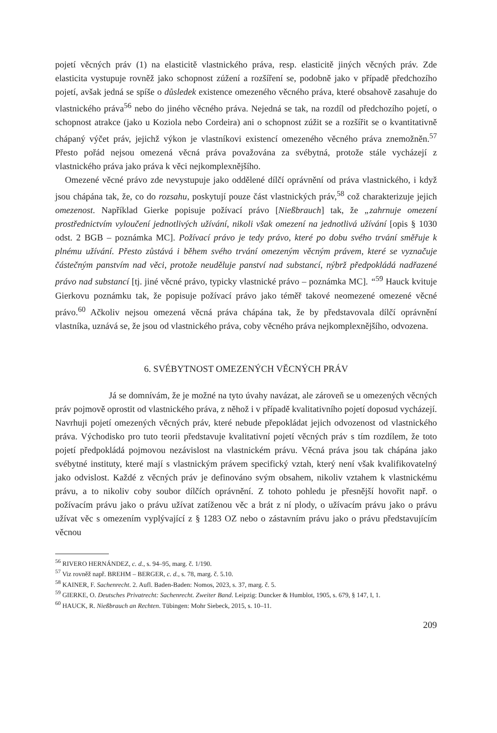pojetí věcných práv (1) na elasticitě vlastnického práva, resp. elasticitě jiných věcných práv. Zde elasticita vystupuje rovněž jako schopnost zúžení a rozšíření se, podobně jako v případě předchozího pojetí, avšak jedná se spíše o důsledek existence omezeného věcného práva, které obsahově zasahuje do vlastnického práva<sup>56</sup> nebo do jiného věcného práva. Nejedná se tak, na rozdíl od předchozího pojetí, o schopnost atrakce (jako u Koziola nebo Cordeira) ani o schopnost zúžit se a rozšířit se o kvantitativně chápaný výčet práv, jejichž výkon je vlastníkovi existencí omezeného věcného práva znemožněn.<sup>57</sup> Přesto pořád nejsou omezená věcná práva považována za svébytná, protože stále vycházejí z vlastnického práva jako práva k věci nejkomplexnějšího.
Omezené věcné právo zde nevystupuje jako oddělené dílčí oprávnění od práva vlastnického, i když jsou chápána tak, že, co do rozsahu, poskytují pouze část vlastnických práv,<sup>58</sup> což charakterizuje jejich omezenost. Například Gierke popisuje požívací právo [Nießbrauch] tak, že „zahrnuje omezení prostřednictvím vyloučení jednotlivých užívání, nikoli však omezení na jednotlivá užívání [opis § 1030 odst. 2 BGB – poznámka MC]. Požívací právo je tedy právo, které po dobu svého trvání směřuje k plnému užívání. Přesto zůstává i během svého trvání omezeným věcným právem, které se vyznačuje částečným panstvím nad věci, protože neuděluje panství nad substancí, nýbrž předpokládá nadřazené právo nad substancí [tj. jiné věcné právo, typicky vlastnické právo – poznámka MC]. “<sup>59</sup> Hauck kvituje Gierkovu poznámku tak, že popisuje požívací právo jako téměř takové neomezené omezené věcné právo.<sup>60</sup> Ačkoliv nejsou omezená věcná práva chápána tak, že by představovala dílčí oprávnění vlastníka, uznává se, že jsou od vlastnického práva, coby věcného práva nejkomplexnějšího, odvozena.
6. SVÉBYTNOST OMEZENÝCH VĚCNÝCH PRÁV
Já se domnívám, že je možné na tyto úvahy navázat, ale zároveň se u omezených věcných práv pojmově oprostit od vlastnického práva, z něhož i v případě kvalitativního pojetí doposud vycházejí. Navrhuji pojetí omezených věcných práv, které nebude přepokládat jejich odvozenost od vlastnického práva. Východisko pro tuto teorii představuje kvalitativní pojetí věcných práv s tím rozdílem, že toto pojetí předpokládá pojmovou nezávislost na vlastnickém právu. Věcná práva jsou tak chápána jako svébytné instituty, které mají s vlastnickým právem specifický vztah, který není však kvalifikovatelný jako odvislost. Každé z věcných práv je definováno svým obsahem, nikoliv vztahem k vlastnickému právu, a to nikoliv coby soubor dílčích oprávnění. Z tohoto pohledu je přesnější hovořit např. o požívacím právu jako o právu užívat zatíženou věc a brát z ní plody, o užívacím právu jako o právu užívat věc s omezením vyplývající z § 1283 OZ nebo o zástavním právu jako o právu představujícím věcnou
<sup>56</sup> RIVERO HERNÁNDEZ, c. d., s. 94–95, marg. č. 1/190.
<sup>57</sup> Viz rovněž např. BREHM – BERGER, c. d., s. 78, marg. č. 5.10.
<sup>58</sup> KAINER, F. Sachenrecht. 2. Aufl. Baden-Baden: Nomos, 2023, s. 37, marg. č. 5.
<sup>59</sup> GIERKE, O. Deutsches Privatrecht: Sachenrecht. Zweiter Band. Leipzig: Duncker & Humblot, 1905, s. 679, § 147, I, 1.
<sup>60</sup> HAUCK, R. Nießbrauch an Rechten. Tübingen: Mohr Siebeck, 2015, s. 10–11.
209